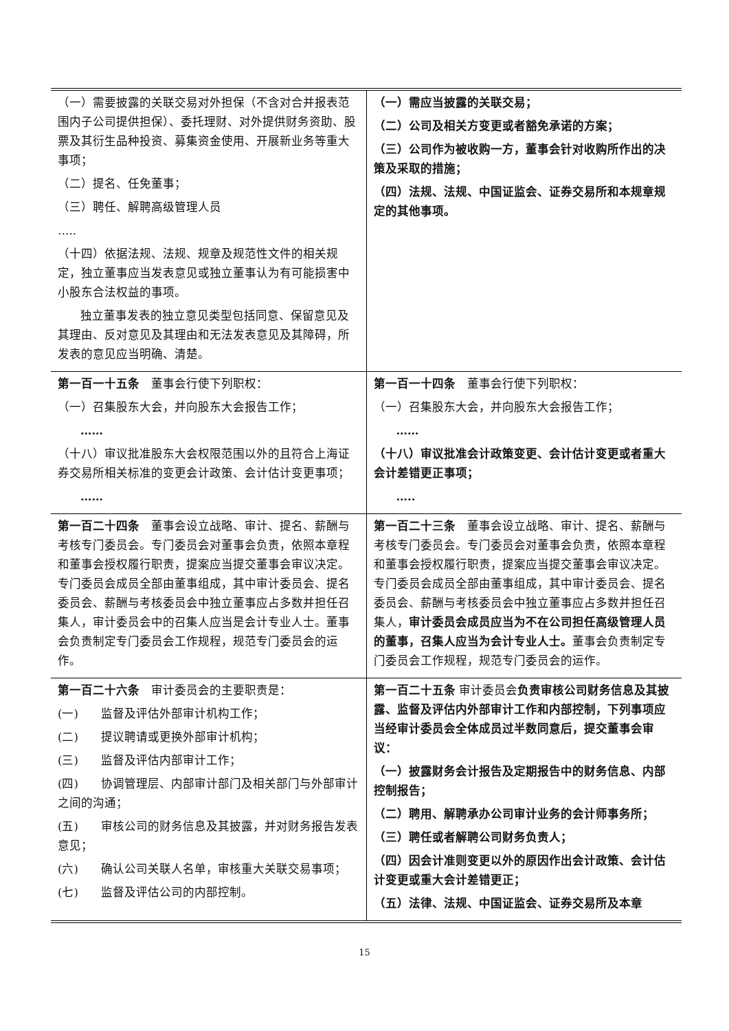| （一）需要披露的关联交易对外担保（不含对合并报表范围内子公司提供担保）、委托理财、对外提供财务资助、股票及其衍生品种投资、募集资金使用、开展新业务等重大事项； （二）提名、任免董事； （三）聘任、解聘高级管理人员 ….. （十四）依据法规、法规、规章及规范性文件的相关规定，独立董事应当发表意见或独立董事认为有可能损害中小股东合法权益的事项。 独立董事发表的独立意见类型包括同意、保留意见及其理由、反对意见及其理由和无法发表意见及其障碍，所发表的意见应当明确、清楚。 | （一）需应当披露的关联交易； （二）公司及相关方变更或者豁免承诺的方案； （三）公司作为被收购一方，董事会针对收购所作出的决策及采取的措施； （四）法规、法规、中国证监会、证券交易所和本规章规定的其他事项。 |
| 第一百一十五条 董事会行使下列职权： （一）召集股东大会，并向股东大会报告工作； …… （十八）审议批准股东大会权限范围以外的且符合上海证券交易所相关标准的变更会计政策、会计估计变更事项； …… | 第一百一十四条 董事会行使下列职权： （一）召集股东大会，并向股东大会报告工作； …… （十八）审议批准会计政策变更、会计估计变更或者重大会计差错更正事项； ….. |
| 第一百二十四条 董事会设立战略、审计、提名、薪酬与考核专门委员会。专门委员会对董事会负责，依照本章程和董事会授权履行职责，提案应当提交董事会审议决定。专门委员会成员全部由董事组成，其中审计委员会、提名委员会、薪酬与考核委员会中独立董事应占多数并担任召集人，审计委员会中的召集人应当是会计专业人士。董事会负责制定专门委员会工作规程，规范专门委员会的运作。 | 第一百二十三条 董事会设立战略、审计、提名、薪酬与考核专门委员会。专门委员会对董事会负责，依照本章程和董事会授权履行职责，提案应当提交董事会审议决定。专门委员会成员全部由董事组成，其中审计委员会、提名委员会、薪酬与考核委员会中独立董事应占多数并担任召集人， 审计委员会成员应当为不在公司担任高级管理人员的董事，召集人应当为会计专业人士。 董事会负责制定专门委员会工作规程，规范专门委员会的运作。 |
| 第一百二十六条 审计委员会的主要职责是： (一) 监督及评估外部审计机构工作； (二) 提议聘请或更换外部审计机构； (三) 监督及评估内部审计工作； (四) 协调管理层、内部审计部门及相关部门与外部审计之间的沟通； (五) 审核公司的财务信息及其披露，并对财务报告发表意见； (六) 确认公司关联人名单，审核重大关联交易事项； (七) 监督及评估公司的内部控制。 | 第一百二十五条 审计委员会 负责审核公司财务信息及其披露、监督及评估内外部审计工作和内部控制，下列事项应当经审计委员会全体成员过半数同意后，提交董事会审议： （一）披露财务会计报告及定期报告中的财务信息、内部控制报告； （二）聘用、解聘承办公司审计业务的会计师事务所； （三）聘任或者解聘公司财务负责人； （四）因会计准则变更以外的原因作出会计政策、会计估计变更或重大会计差错更正； （五）法律、法规、中国证监会、证券交易所及本章 |
15